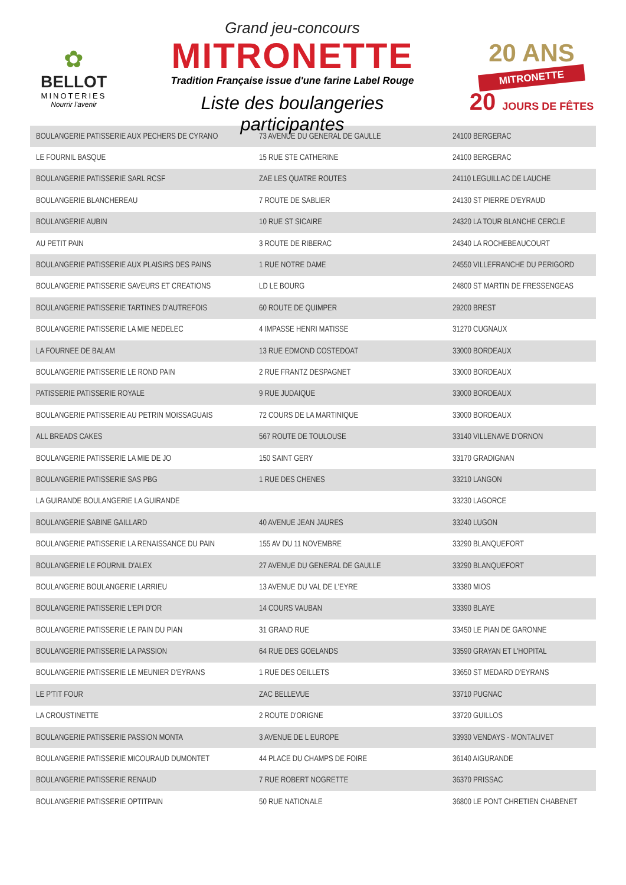✿
BELLOT
MINOTERIES
Nourrir l'avenir
Grand jeu-concours
MITRONETTE
Tradition Française issue d'une farine Label Rouge
Liste des boulangeries participantes
20 ANS
MITRONETTE
20 JOURS DE FÊTES
| BOULANGERIE PATISSERIE AUX PECHERS DE CYRANO | 73 AVENUE DU GENERAL DE GAULLE | 24100 BERGERAC |
| LE FOURNIL BASQUE | 15 RUE STE CATHERINE | 24100 BERGERAC |
| BOULANGERIE PATISSERIE SARL RCSF | ZAE LES QUATRE ROUTES | 24110 LEGUILLAC DE LAUCHE |
| BOULANGERIE BLANCHEREAU | 7 ROUTE DE SABLIER | 24130 ST PIERRE D'EYRAUD |
| BOULANGERIE AUBIN | 10 RUE ST SICAIRE | 24320 LA TOUR BLANCHE CERCLE |
| AU PETIT PAIN | 3 ROUTE DE RIBERAC | 24340 LA ROCHEBEAUCOURT |
| BOULANGERIE PATISSERIE AUX PLAISIRS DES PAINS | 1 RUE NOTRE DAME | 24550 VILLEFRANCHE DU PERIGORD |
| BOULANGERIE PATISSERIE SAVEURS ET CREATIONS | LD LE BOURG | 24800 ST MARTIN DE FRESSENGEAS |
| BOULANGERIE PATISSERIE TARTINES D'AUTREFOIS | 60 ROUTE DE QUIMPER | 29200 BREST |
| BOULANGERIE PATISSERIE LA MIE NEDELEC | 4 IMPASSE HENRI MATISSE | 31270 CUGNAUX |
| LA FOURNEE DE BALAM | 13 RUE EDMOND COSTEDOAT | 33000 BORDEAUX |
| BOULANGERIE PATISSERIE LE ROND PAIN | 2 RUE FRANTZ DESPAGNET | 33000 BORDEAUX |
| PATISSERIE PATISSERIE ROYALE | 9 RUE JUDAIQUE | 33000 BORDEAUX |
| BOULANGERIE PATISSERIE AU PETRIN MOISSAGUAIS | 72 COURS DE LA MARTINIQUE | 33000 BORDEAUX |
| ALL BREADS CAKES | 567 ROUTE DE TOULOUSE | 33140 VILLENAVE D'ORNON |
| BOULANGERIE PATISSERIE LA MIE DE JO | 150 SAINT GERY | 33170 GRADIGNAN |
| BOULANGERIE PATISSERIE SAS PBG | 1 RUE DES CHENES | 33210 LANGON |
| LA GUIRANDE BOULANGERIE LA GUIRANDE | | 33230 LAGORCE |
| BOULANGERIE SABINE GAILLARD | 40 AVENUE JEAN JAURES | 33240 LUGON |
| BOULANGERIE PATISSERIE LA RENAISSANCE DU PAIN | 155 AV DU 11 NOVEMBRE | 33290 BLANQUEFORT |
| BOULANGERIE LE FOURNIL D'ALEX | 27 AVENUE DU GENERAL DE GAULLE | 33290 BLANQUEFORT |
| BOULANGERIE BOULANGERIE LARRIEU | 13 AVENUE DU VAL DE L'EYRE | 33380 MIOS |
| BOULANGERIE PATISSERIE L'EPI D'OR | 14 COURS VAUBAN | 33390 BLAYE |
| BOULANGERIE PATISSERIE LE PAIN DU PIAN | 31 GRAND RUE | 33450 LE PIAN DE GARONNE |
| BOULANGERIE PATISSERIE LA PASSION | 64 RUE DES GOELANDS | 33590 GRAYAN ET L'HOPITAL |
| BOULANGERIE PATISSERIE LE MEUNIER D'EYRANS | 1 RUE DES OEILLETS | 33650 ST MEDARD D'EYRANS |
| LE P'TIT FOUR | ZAC BELLEVUE | 33710 PUGNAC |
| LA CROUSTINETTE | 2 ROUTE D'ORIGNE | 33720 GUILLOS |
| BOULANGERIE PATISSERIE PASSION MONTA | 3 AVENUE DE L EUROPE | 33930 VENDAYS - MONTALIVET |
| BOULANGERIE PATISSERIE MICOURAUD DUMONTET | 44 PLACE DU CHAMPS DE FOIRE | 36140 AIGURANDE |
| BOULANGERIE PATISSERIE RENAUD | 7 RUE ROBERT NOGRETTE | 36370 PRISSAC |
| BOULANGERIE PATISSERIE OPTITPAIN | 50 RUE NATIONALE | 36800 LE PONT CHRETIEN CHABENET |